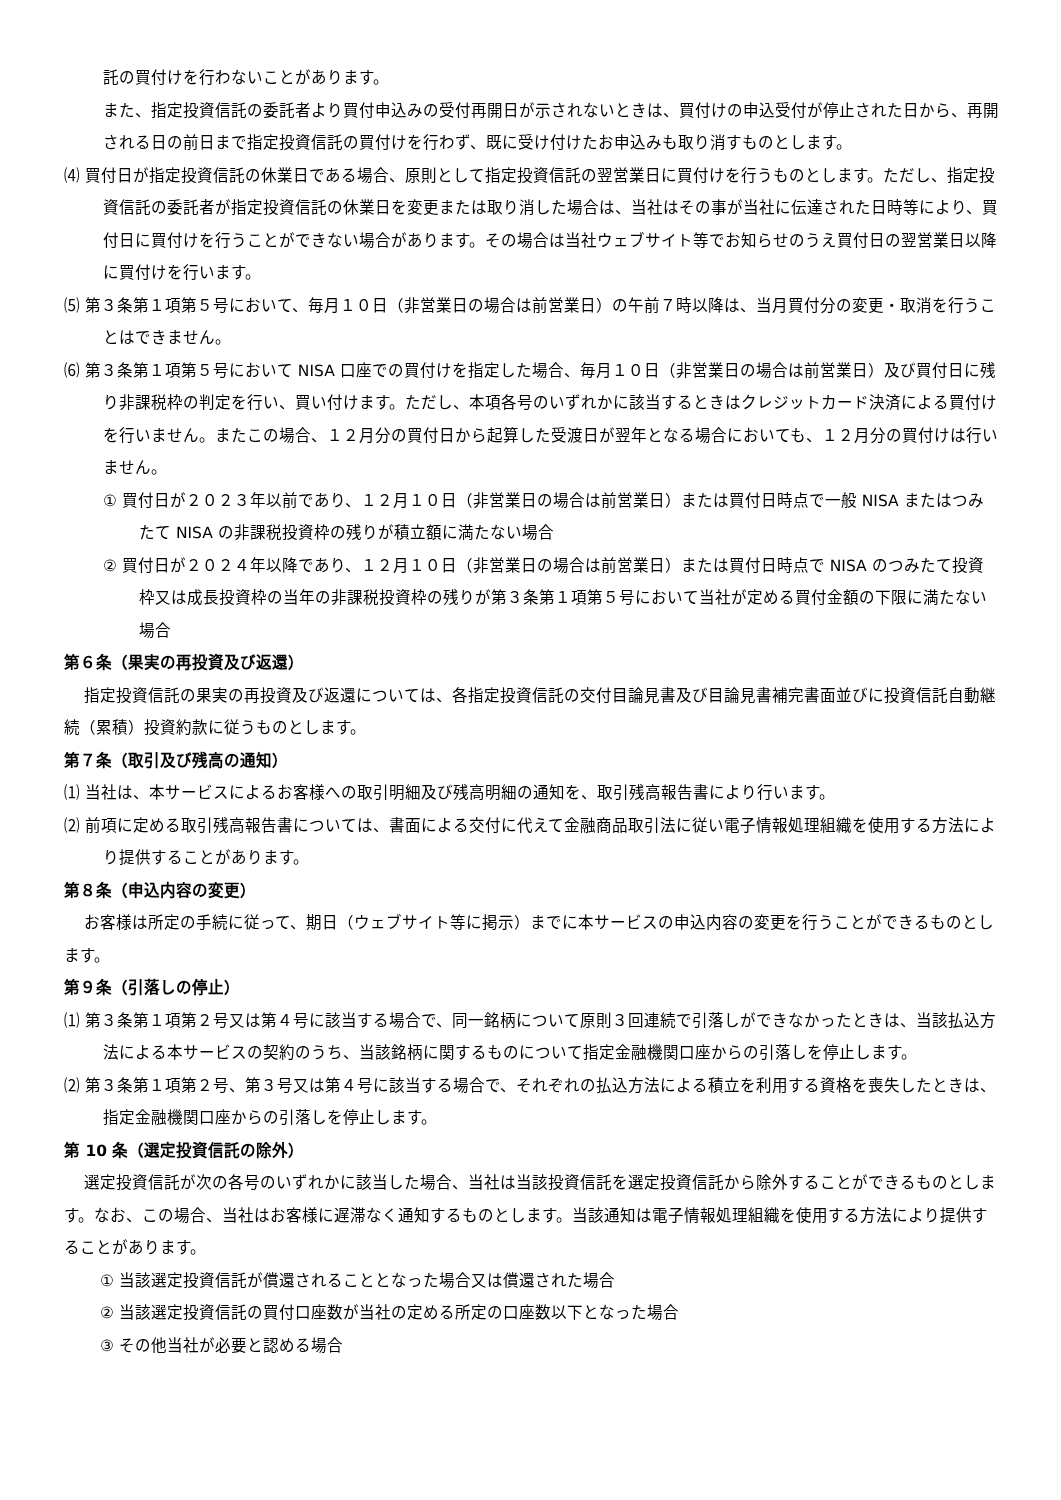託の買付けを行わないことがあります。
また、指定投資信託の委託者より買付申込みの受付再開日が示されないときは、買付けの申込受付が停止された日から、再開される日の前日まで指定投資信託の買付けを行わず、既に受け付けたお申込みも取り消すものとします。
⑷ 買付日が指定投資信託の休業日である場合、原則として指定投資信託の翌営業日に買付けを行うものとします。ただし、指定投資信託の委託者が指定投資信託の休業日を変更または取り消した場合は、当社はその事が当社に伝達された日時等により、買付日に買付けを行うことができない場合があります。その場合は当社ウェブサイト等でお知らせのうえ買付日の翌営業日以降に買付けを行います。
⑸ 第３条第１項第５号において、毎月１０日（非営業日の場合は前営業日）の午前７時以降は、当月買付分の変更・取消を行うことはできません。
⑹ 第３条第１項第５号において NISA 口座での買付けを指定した場合、毎月１０日（非営業日の場合は前営業日）及び買付日に残り非課税枠の判定を行い、買い付けます。ただし、本項各号のいずれかに該当するときはクレジットカード決済による買付けを行いません。またこの場合、１２月分の買付日から起算した受渡日が翌年となる場合においても、１２月分の買付けは行いません。
① 買付日が２０２３年以前であり、１２月１０日（非営業日の場合は前営業日）または買付日時点で一般 NISA またはつみたて NISA の非課税投資枠の残りが積立額に満たない場合
② 買付日が２０２４年以降であり、１２月１０日（非営業日の場合は前営業日）または買付日時点で NISA のつみたて投資枠又は成長投資枠の当年の非課税投資枠の残りが第３条第１項第５号において当社が定める買付金額の下限に満たない場合
第６条（果実の再投資及び返還）
指定投資信託の果実の再投資及び返還については、各指定投資信託の交付目論見書及び目論見書補完書面並びに投資信託自動継続（累積）投資約款に従うものとします。
第７条（取引及び残高の通知）
⑴ 当社は、本サービスによるお客様への取引明細及び残高明細の通知を、取引残高報告書により行います。
⑵ 前項に定める取引残高報告書については、書面による交付に代えて金融商品取引法に従い電子情報処理組織を使用する方法により提供することがあります。
第８条（申込内容の変更）
お客様は所定の手続に従って、期日（ウェブサイト等に掲示）までに本サービスの申込内容の変更を行うことができるものとします。
第９条（引落しの停止）
⑴ 第３条第１項第２号又は第４号に該当する場合で、同一銘柄について原則３回連続で引落しができなかったときは、当該払込方法による本サービスの契約のうち、当該銘柄に関するものについて指定金融機関口座からの引落しを停止します。
⑵ 第３条第１項第２号、第３号又は第４号に該当する場合で、それぞれの払込方法による積立を利用する資格を喪失したときは、指定金融機関口座からの引落しを停止します。
第 10 条（選定投資信託の除外）
選定投資信託が次の各号のいずれかに該当した場合、当社は当該投資信託を選定投資信託から除外することができるものとします。なお、この場合、当社はお客様に遅滞なく通知するものとします。当該通知は電子情報処理組織を使用する方法により提供することがあります。
① 当該選定投資信託が償還されることとなった場合又は償還された場合
② 当該選定投資信託の買付口座数が当社の定める所定の口座数以下となった場合
③ その他当社が必要と認める場合